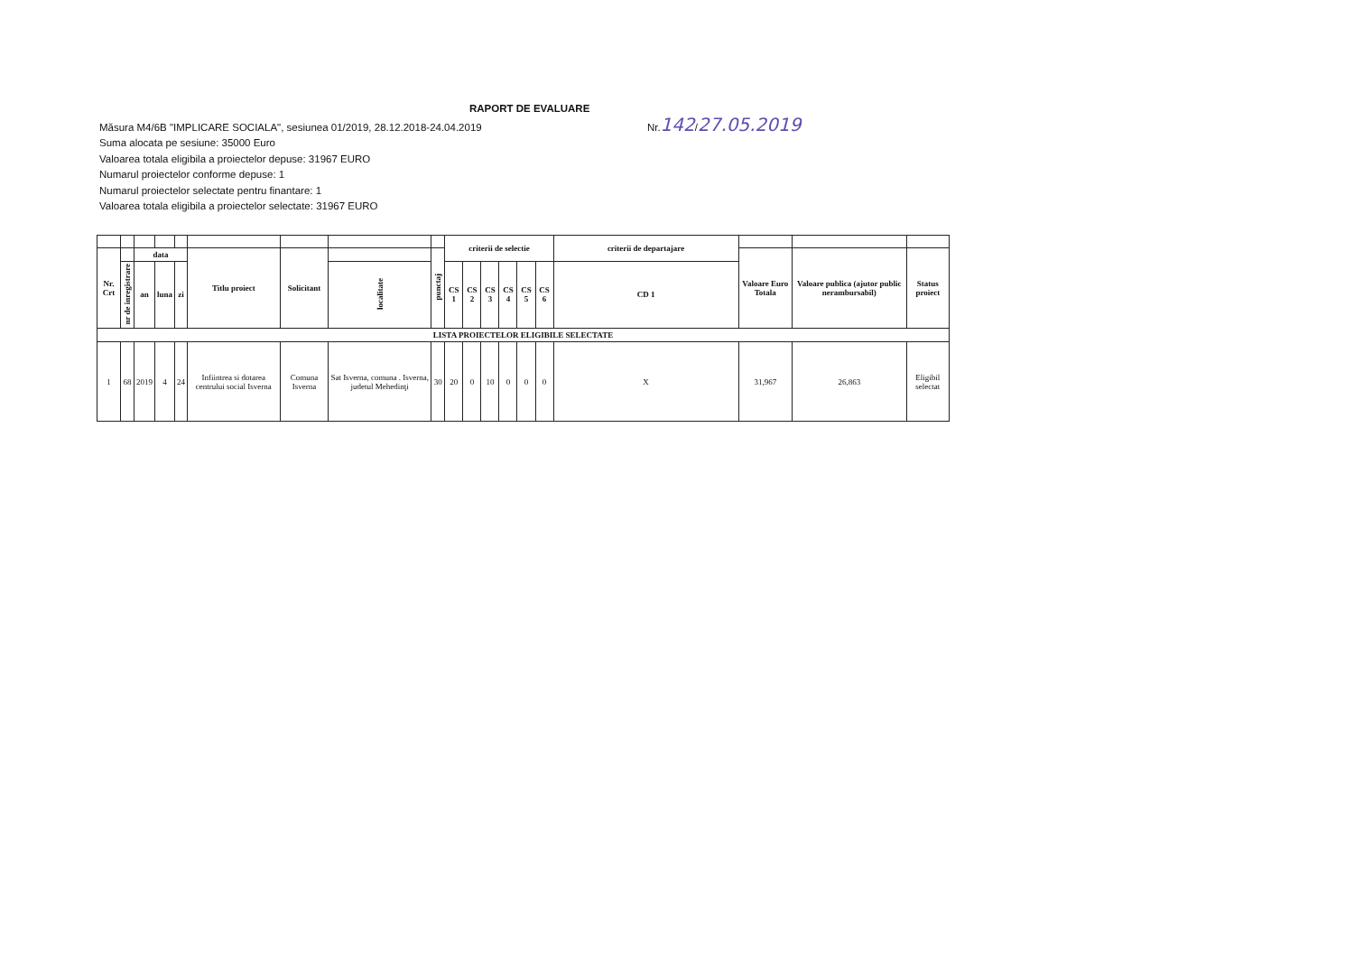RAPORT DE EVALUARE
Măsura M4/6B "IMPLICARE SOCIALA", sesiunea 01/2019, 28.12.2018-24.04.2019 Nr.142/27.05.2019
Suma alocata pe sesiune: 35000 Euro
Valoarea totala eligibila a proiectelor depuse: 31967 EURO
Numarul proiectelor conforme depuse: 1
Numarul proiectelor selectate pentru finantare: 1
Valoarea totala eligibila a proiectelor selectate: 31967 EURO
| | | | | | | | | | criterii de selectie | | | | | | criterii de departajare | | | |
| --- | --- | --- | --- | --- | --- | --- | --- | --- | --- | --- | --- | --- | --- | --- | --- | --- | --- | --- |
| Nr. Crt | | data | | | Titlu proiect | Solicitant | | punctaj | | | | | | | | Valoare Euro Totala | Valoare publica (ajutor public nerambursabil) | Status proiect |
| | nr de inregistrare | an | luna | zi | | | localitate | | CS 1 | CS 2 | CS 3 | CS 4 | CS 5 | CS 6 | CD 1 | | | |
| LISTA PROIECTELOR ELIGIBILE SELECTATE | | | | | | | | | | | | | | | | | | |
| 1 | 68 | 2019 | 4 | 24 | Infiintrea si dotarea centrului social Isverna | Comuna Isverna | Sat Isverna, comuna . Isverna, judetul Mehedinţi | 30 | 20 | 0 | 10 | 0 | 0 | 0 | X | 31,967 | 26,863 | Eligibil selectat |